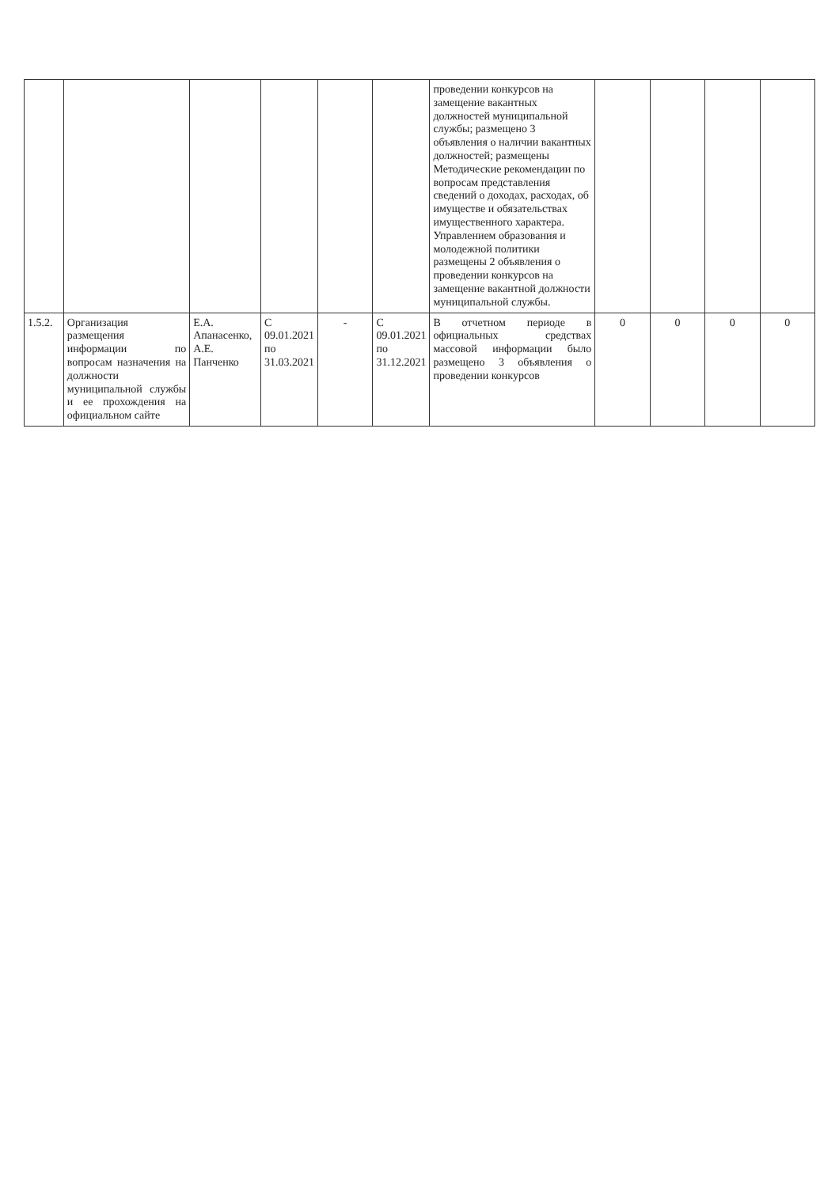| | | | | | | проведении конкурсов на замещение вакантных должностей муниципальной службы; размещено 3 объявления о наличии вакантных должностей; размещены Методические рекомендации по вопросам представления сведений о доходах, расходах, об имуществе и обязательствах имущественного характера. Управлением образования и молодежной политики размещены 2 объявления о проведении конкурсов на замещение вакантной должности муниципальной службы. | | | | |
| 1.5.2. | Организация размещения информации по вопросам назначения на должности муниципальной службы и ее прохождения на официальном сайте | Е.А. Апанасенко, А.Е. Панченко | С 09.01.2021 по 31.03.2021 | - | С 09.01.2021 по 31.12.2021 | В отчетном периоде в официальных средствах массовой информации было размещено 3 объявления о проведении конкурсов | 0 | 0 | 0 | 0 |